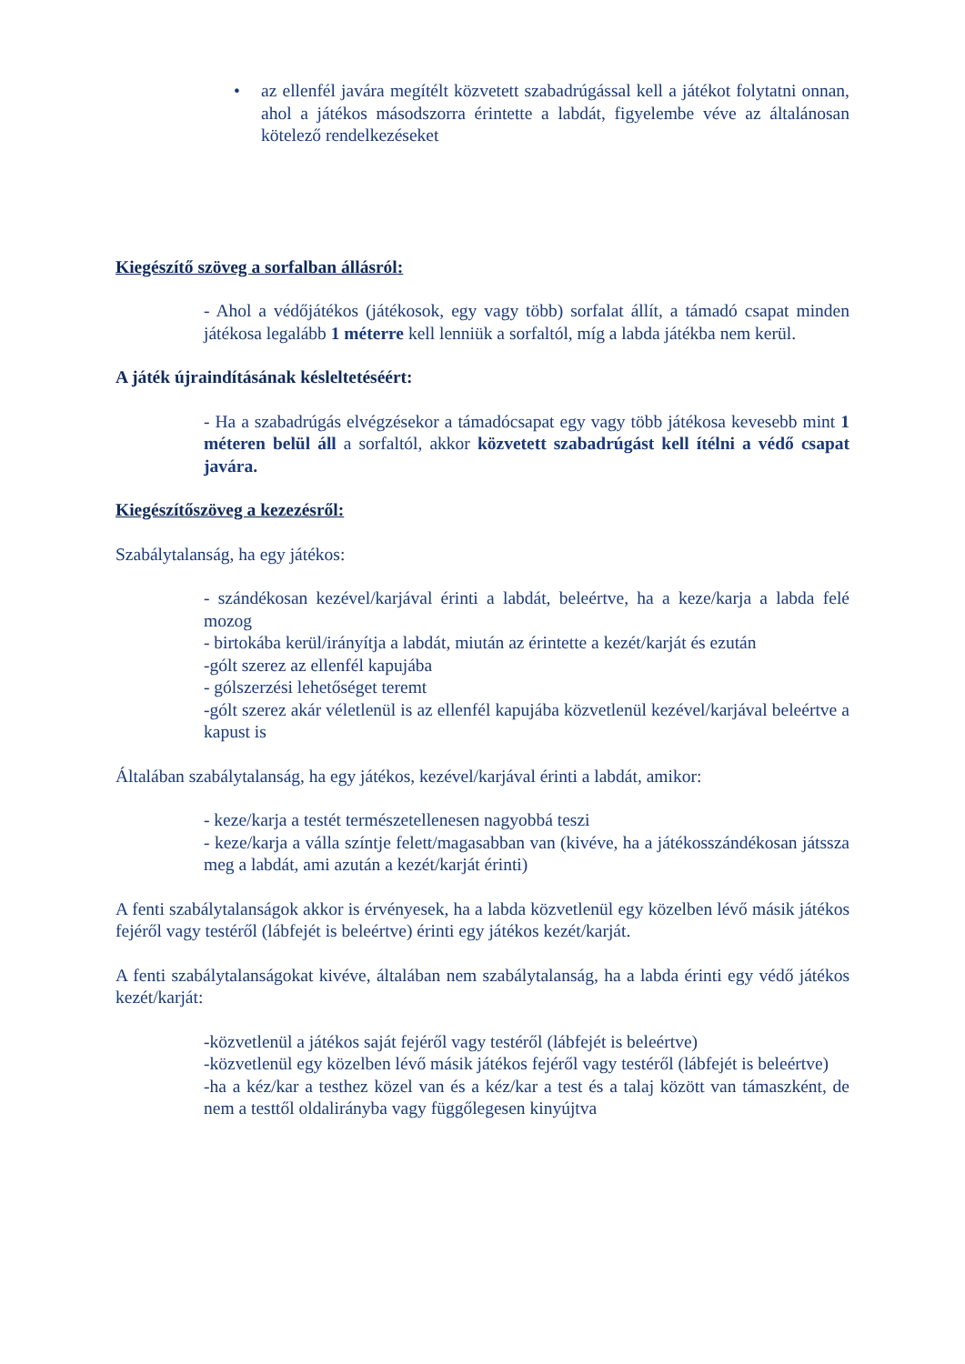• az ellenfél javára megítélt közvetett szabadrúgással kell a játékot folytatni onnan, ahol a játékos másodszorra érintette a labdát, figyelembe véve az általánosan kötelező rendelkezéseket
Kiegészítő szöveg a sorfalban állásról:
- Ahol a védőjátékos (játékosok, egy vagy több) sorfalat állít, a támadó csapat minden játékosa legalább 1 méterre kell lenniük a sorfaltól, míg a labda játékba nem kerül.
A játék újraindításának késleltetéséért:
- Ha a szabadrúgás elvégzésekor a támadócsapat egy vagy több játékosa kevesebb mint 1 méteren belül áll a sorfaltól, akkor közvetett szabadrúgást kell ítélni a védő csapat javára.
Kiegészítőszöveg a kezezésről:
Szabálytalanság, ha egy játékos:
- szándékosan kezével/karjával érinti a labdát, beleértve, ha a keze/karja a labda felé mozog
- birtokába kerül/irányítja a labdát, miután az érintette a kezét/karját és ezután
-gólt szerez az ellenfél kapujába
- gólszerzési lehetőséget teremt
-gólt szerez akár véletlenül is az ellenfél kapujába közvetlenül kezével/karjával beleértve a kapust is
Általában szabálytalanság, ha egy játékos, kezével/karjával érinti a labdát, amikor:
- keze/karja a testét természetellenesen nagyobbá teszi
- keze/karja a válla színtje felett/magasabban van (kivéve, ha a játékosszándékosan játssza meg a labdát, ami azután a kezét/karját érinti)
A fenti szabálytalanságok akkor is érvényesek, ha a labda közvetlenül egy közelben lévő másik játékos fejéről vagy testéről (lábfejét is beleértve) érinti egy játékos kezét/karját.
A fenti szabálytalanságokat kivéve, általában nem szabálytalanság, ha a labda érinti egy védő játékos kezét/karját:
-közvetlenül a játékos saját fejéről vagy testéről (lábfejét is beleértve)
-közvetlenül egy közelben lévő másik játékos fejéről vagy testéről (lábfejét is beleértve)
-ha a kéz/kar a testhez közel van és a kéz/kar a test és a talaj között van támaszként, de nem a testtől oldalirányba vagy függőlegesen kinyújtva